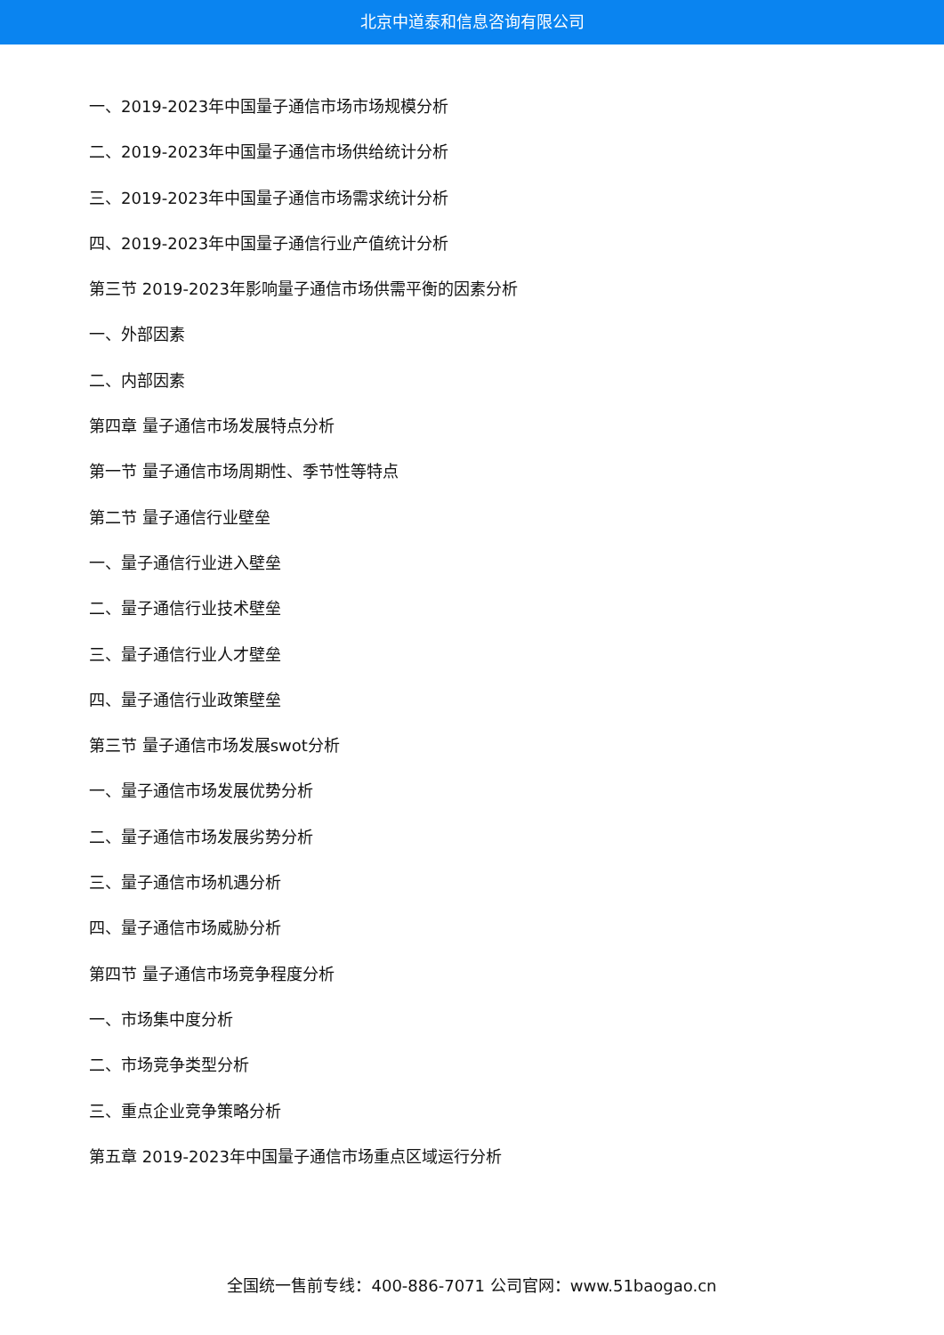北京中道泰和信息咨询有限公司
一、2019-2023年中国量子通信市场市场规模分析
二、2019-2023年中国量子通信市场供给统计分析
三、2019-2023年中国量子通信市场需求统计分析
四、2019-2023年中国量子通信行业产值统计分析
第三节 2019-2023年影响量子通信市场供需平衡的因素分析
一、外部因素
二、内部因素
第四章 量子通信市场发展特点分析
第一节 量子通信市场周期性、季节性等特点
第二节 量子通信行业壁垒
一、量子通信行业进入壁垒
二、量子通信行业技术壁垒
三、量子通信行业人才壁垒
四、量子通信行业政策壁垒
第三节 量子通信市场发展swot分析
一、量子通信市场发展优势分析
二、量子通信市场发展劣势分析
三、量子通信市场机遇分析
四、量子通信市场威胁分析
第四节 量子通信市场竞争程度分析
一、市场集中度分析
二、市场竞争类型分析
三、重点企业竞争策略分析
第五章 2019-2023年中国量子通信市场重点区域运行分析
全国统一售前专线：400-886-7071 公司官网：www.51baogao.cn